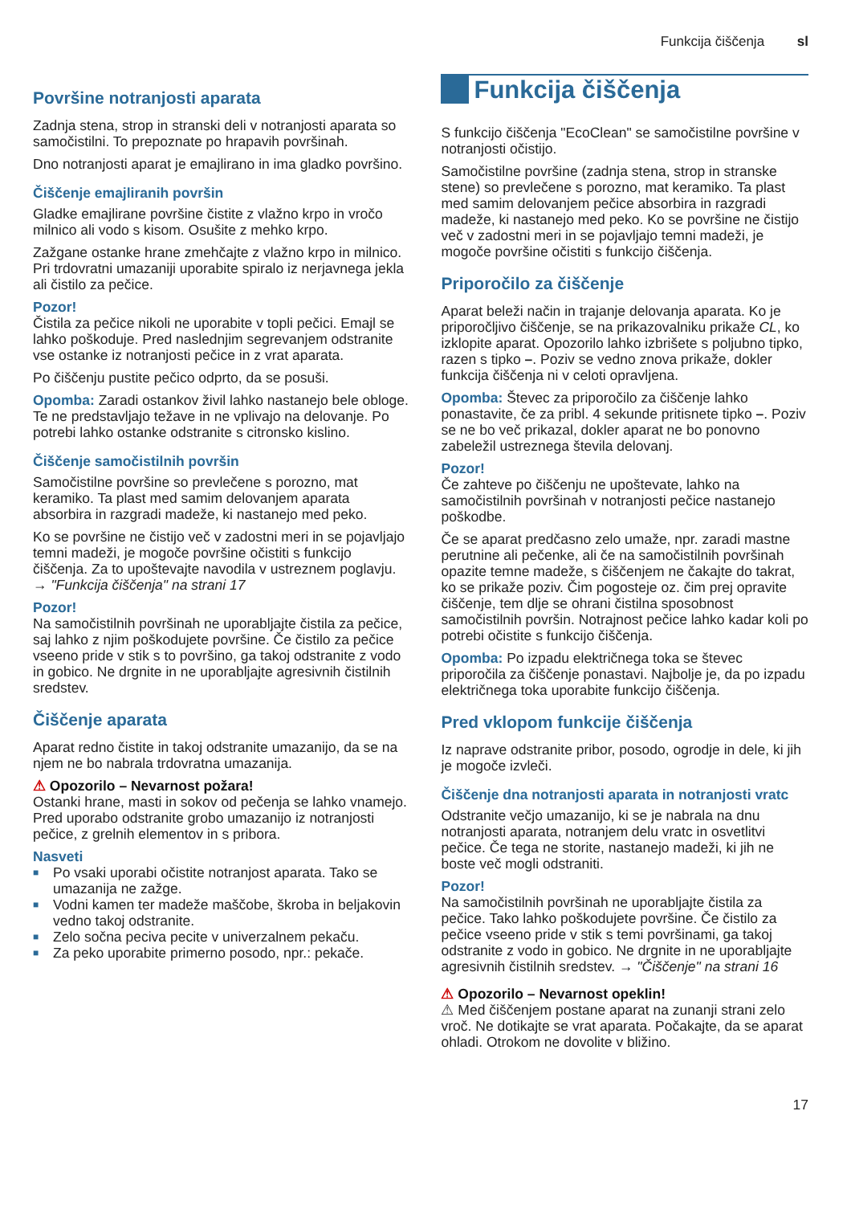Funkcija čiščenja sl
Površine notranjosti aparata
Zadnja stena, strop in stranski deli v notranjosti aparata so samočistilni. To prepoznate po hrapavih površinah.
Dno notranjosti aparat je emajlirano in ima gladko površino.
Čiščenje emajliranih površin
Gladke emajlirane površine čistite z vlažno krpo in vročo milnico ali vodo s kisom. Osušite z mehko krpo.
Zažgane ostanke hrane zmehčajte z vlažno krpo in milnico. Pri trdovratni umazaniji uporabite spiralo iz nerjavnega jekla ali čistilo za pečice.
Pozor!
Čistila za pečice nikoli ne uporabite v topli pečici. Emajl se lahko poškoduje. Pred naslednjim segrevanjem odstranite vse ostanke iz notranjosti pečice in z vrat aparata.
Po čiščenju pustite pečico odprto, da se posuši.
Opomba: Zaradi ostankov živil lahko nastanejo bele obloge. Te ne predstavljajo težave in ne vplivajo na delovanje. Po potrebi lahko ostanke odstranite s citronsko kislino.
Čiščenje samočistilnih površin
Samočistilne površine so prevlečene s porozno, mat keramiko. Ta plast med samim delovanjem aparata absorbira in razgradi madeže, ki nastanejo med peko.
Ko se površine ne čistijo več v zadostni meri in se pojavljajo temni madeži, je mogoče površine očistiti s funkcijo čiščenja. Za to upoštevajte navodila v ustreznem poglavju. → "Funkcija čiščenja" na strani 17
Pozor!
Na samočistilnih površinah ne uporabljajte čistila za pečice, saj lahko z njim poškodujete površine. Če čistilo za pečice vseeno pride v stik s to površino, ga takoj odstranite z vodo in gobico. Ne drgnite in ne uporabljajte agresivnih čistilnih sredstev.
Čiščenje aparata
Aparat redno čistite in takoj odstranite umazanijo, da se na njem ne bo nabrala trdovratna umazanija.
⚠ Opozorilo – Nevarnost požara!
Ostanki hrane, masti in sokov od pečenja se lahko vnamejo. Pred uporabo odstranite grobo umazanijo iz notranjosti pečice, z grelnih elementov in s pribora.
Nasveti
■ Po vsaki uporabi očistite notranjost aparata. Tako se umazanija ne zažge.
■ Vodni kamen ter madeže maščobe, škroba in beljakovin vedno takoj odstranite.
■ Zelo sočna peciva pecite v univerzalnem pekaču.
■ Za peko uporabite primerno posodo, npr.: pekače.
Funkcija čiščenja
S funkcijo čiščenja "EcoClean" se samočistilne površine v notranjosti očistijo.
Samočistilne površine (zadnja stena, strop in stranske stene) so prevlečene s porozno, mat keramiko. Ta plast med samim delovanjem pečice absorbira in razgradi madeže, ki nastanejo med peko. Ko se površine ne čistijo več v zadostni meri in se pojavljajo temni madeži, je mogoče površine očistiti s funkcijo čiščenja.
Priporočilo za čiščenje
Aparat beleži način in trajanje delovanja aparata. Ko je priporočljivo čiščenje, se na prikazovalniku prikaže CL, ko izklopite aparat. Opozorilo lahko izbrišete s poljubno tipko, razen s tipko –. Poziv se vedno znova prikaže, dokler funkcija čiščenja ni v celoti opravljena.
Opomba: Števec za priporočilo za čiščenje lahko ponastavite, če za pribl. 4 sekunde pritisnete tipko –. Poziv se ne bo več prikazal, dokler aparat ne bo ponovno zabeležil ustreznega števila delovanj.
Pozor!
Če zahteve po čiščenju ne upoštevate, lahko na samočistilnih površinah v notranjosti pečice nastanejo poškodbe.
Če se aparat predčasno zelo umaže, npr. zaradi mastne perutnine ali pečenke, ali če na samočistilnih površinah opazite temne madeže, s čiščenjem ne čakajte do takrat, ko se prikaže poziv. Čim pogosteje oz. čim prej opravite čiščenje, tem dlje se ohrani čistilna sposobnost samočistilnih površin. Notrajnost pečice lahko kadar koli po potrebi očistite s funkcijo čiščenja.
Opomba: Po izpadu električnega toka se števec priporočila za čiščenje ponastavi. Najbolje je, da po izpadu električnega toka uporabite funkcijo čiščenja.
Pred vklopom funkcije čiščenja
Iz naprave odstranite pribor, posodo, ogrodje in dele, ki jih je mogoče izvleči.
Čiščenje dna notranjosti aparata in notranjosti vratc
Odstranite večjo umazanijo, ki se je nabrala na dnu notranjosti aparata, notranjem delu vratc in osvetlitvi pečice. Če tega ne storite, nastanejo madeži, ki jih ne boste več mogli odstraniti.
Pozor!
Na samočistilnih površinah ne uporabljajte čistila za pečice. Tako lahko poškodujete površine. Če čistilo za pečice vseeno pride v stik s temi površinami, ga takoj odstranite z vodo in gobico. Ne drgnite in ne uporabljajte agresivnih čistilnih sredstev. → "Čiščenje" na strani 16
⚠ Opozorilo – Nevarnost opeklin!
⚠ Med čiščenjem postane aparat na zunanji strani zelo vroč. Ne dotikajte se vrat aparata. Počakajte, da se aparat ohladi. Otrokom ne dovolite v bližino.
17